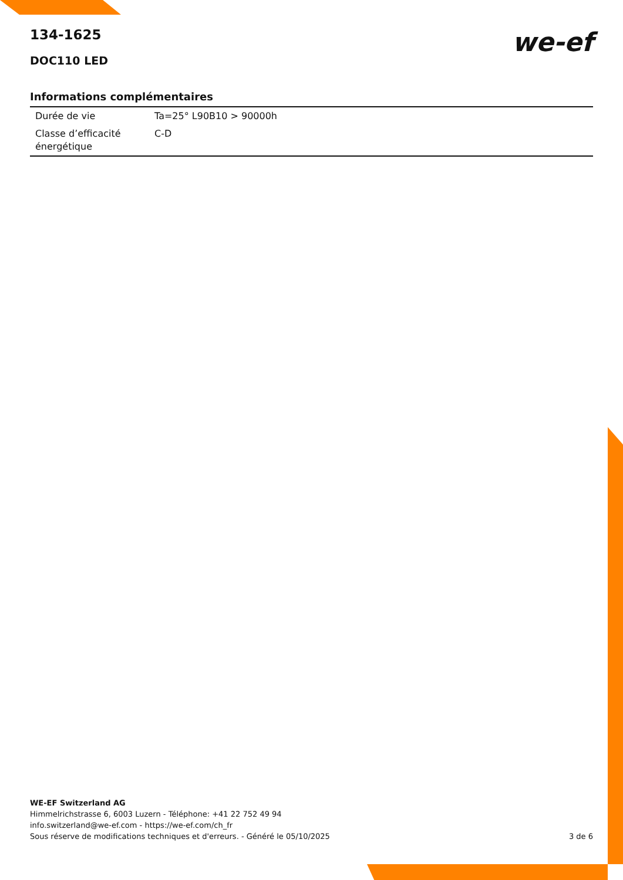134-1625
DOC110 LED
we-ef
Informations complémentaires
| Durée de vie | Ta=25° L90B10 > 90000h |
| Classe d’efficacité énergétique | C-D |
WE-EF Switzerland AG
Himmelrichstrasse 6, 6003 Luzern - Téléphone: +41 22 752 49 94
info.switzerland@we-ef.com - https://we-ef.com/ch_fr
Sous réserve de modifications techniques et d'erreurs. - Généré le 05/10/2025 3 de 6